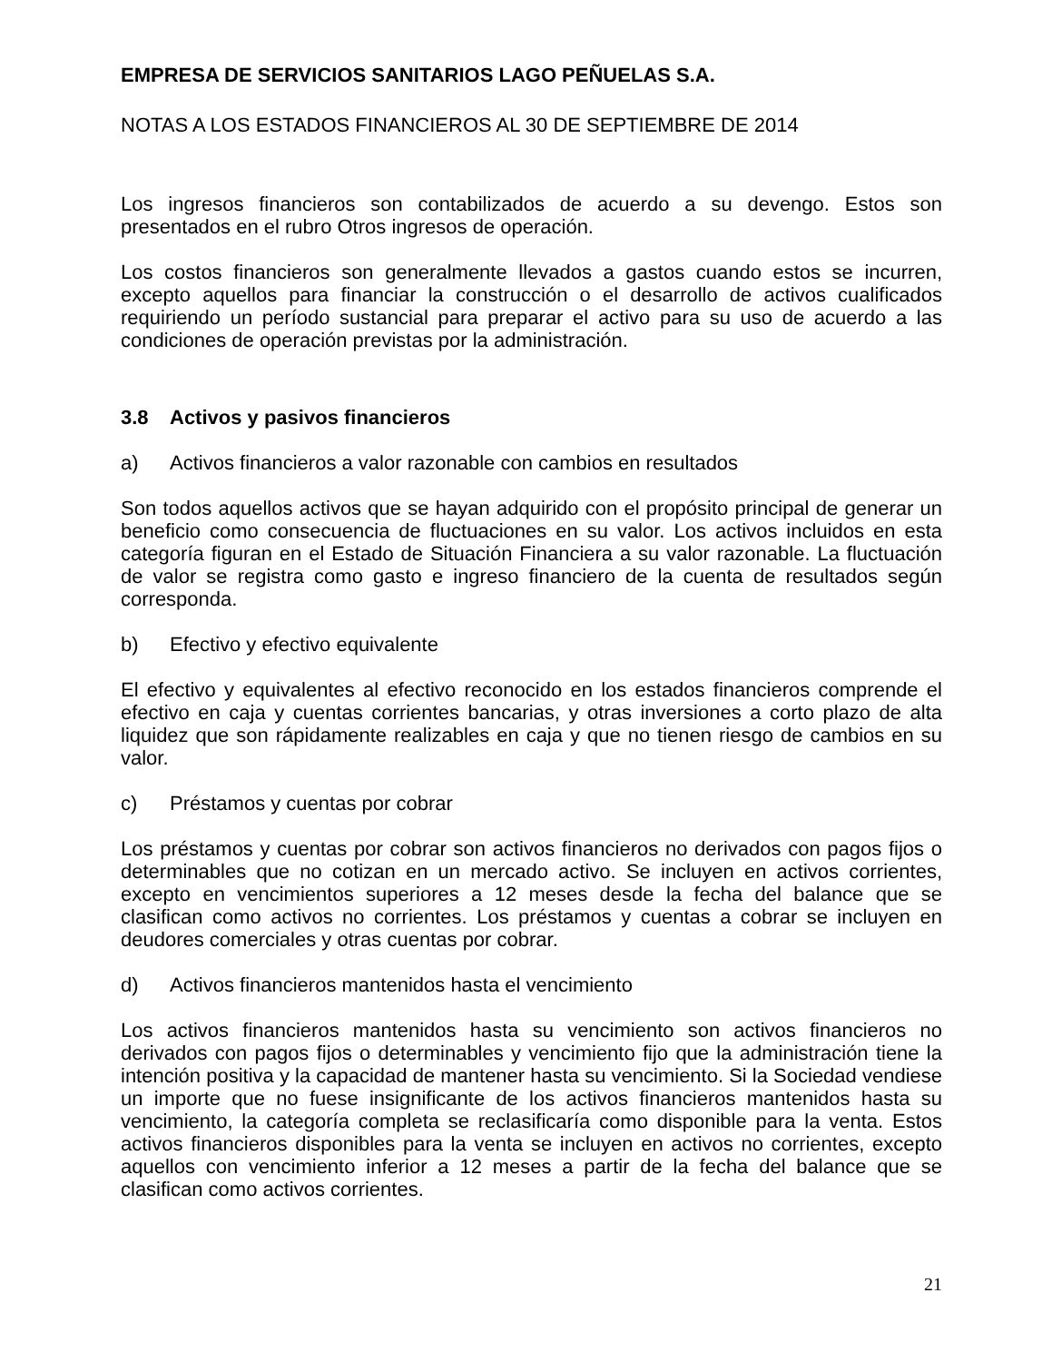EMPRESA DE SERVICIOS SANITARIOS LAGO PEÑUELAS S.A.
NOTAS A LOS ESTADOS FINANCIEROS AL 30 DE SEPTIEMBRE DE 2014
Los ingresos financieros son contabilizados de acuerdo a su devengo. Estos son presentados en el rubro Otros ingresos de operación.
Los costos financieros son generalmente llevados a gastos cuando estos se incurren, excepto aquellos para financiar la construcción o el desarrollo de activos cualificados requiriendo un período sustancial para preparar el activo para su uso de acuerdo a las condiciones de operación previstas por la administración.
3.8 Activos y pasivos financieros
a) Activos financieros a valor razonable con cambios en resultados
Son todos aquellos activos que se hayan adquirido con el propósito principal de generar un beneficio como consecuencia de fluctuaciones en su valor. Los activos incluidos en esta categoría figuran en el Estado de Situación Financiera a su valor razonable. La fluctuación de valor se registra como gasto e ingreso financiero de la cuenta de resultados según corresponda.
b) Efectivo y efectivo equivalente
El efectivo y equivalentes al efectivo reconocido en los estados financieros comprende el efectivo en caja y cuentas corrientes bancarias, y otras inversiones a corto plazo de alta liquidez que son rápidamente realizables en caja y que no tienen riesgo de cambios en su valor.
c) Préstamos y cuentas por cobrar
Los préstamos y cuentas por cobrar son activos financieros no derivados con pagos fijos o determinables que no cotizan en un mercado activo. Se incluyen en activos corrientes, excepto en vencimientos superiores a 12 meses desde la fecha del balance que se clasifican como activos no corrientes. Los préstamos y cuentas a cobrar se incluyen en deudores comerciales y otras cuentas por cobrar.
d) Activos financieros mantenidos hasta el vencimiento
Los activos financieros mantenidos hasta su vencimiento son activos financieros no derivados con pagos fijos o determinables y vencimiento fijo que la administración tiene la intención positiva y la capacidad de mantener hasta su vencimiento. Si la Sociedad vendiese un importe que no fuese insignificante de los activos financieros mantenidos hasta su vencimiento, la categoría completa se reclasificaría como disponible para la venta. Estos activos financieros disponibles para la venta se incluyen en activos no corrientes, excepto aquellos con vencimiento inferior a 12 meses a partir de la fecha del balance que se clasifican como activos corrientes.
21